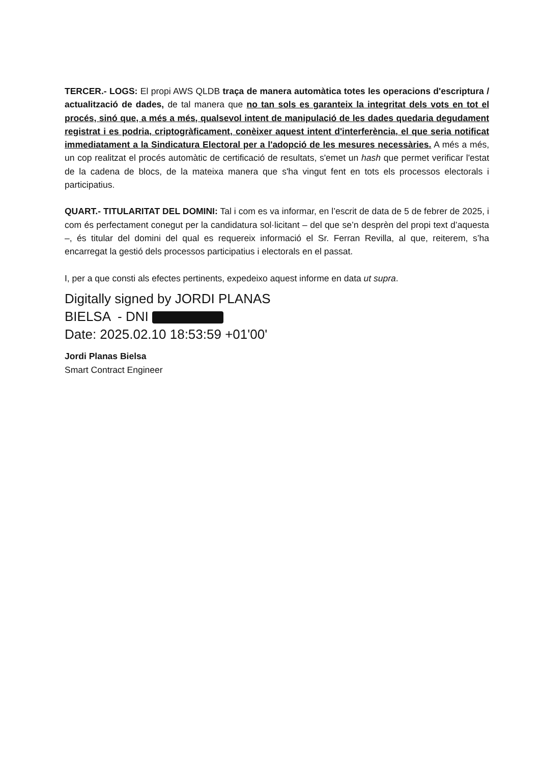TERCER.- LOGS: El propi AWS QLDB traça de manera automàtica totes les operacions d'escriptura / actualització de dades, de tal manera que no tan sols es garanteix la integritat dels vots en tot el procés, sinó que, a més a més, qualsevol intent de manipulació de les dades quedaria degudament registrat i es podria, criptogràficament, conèixer aquest intent d'interferència, el que seria notificat immediatament a la Sindicatura Electoral per a l'adopció de les mesures necessàries. A més a més, un cop realitzat el procés automàtic de certificació de resultats, s'emet un hash que permet verificar l'estat de la cadena de blocs, de la mateixa manera que s'ha vingut fent en tots els processos electorals i participatius.
QUART.- TITULARITAT DEL DOMINI: Tal i com es va informar, en l’escrit de data de 5 de febrer de 2025, i com és perfectament conegut per la candidatura sol·licitant – del que se’n desprèn del propi text d’aquesta –, és titular del domini del qual es requereix informació el Sr. Ferran Revilla, al que, reiterem, s’ha encarregat la gestió dels processos participatius i electorals en el passat.
I, per a que consti als efectes pertinents, expedeixo aquest informe en data ut supra.
Digitally signed by JORDI PLANAS
BIELSA - DNI
Date: 2025.02.10 18:53:59 +01'00'
Jordi Planas Bielsa
Smart Contract Engineer